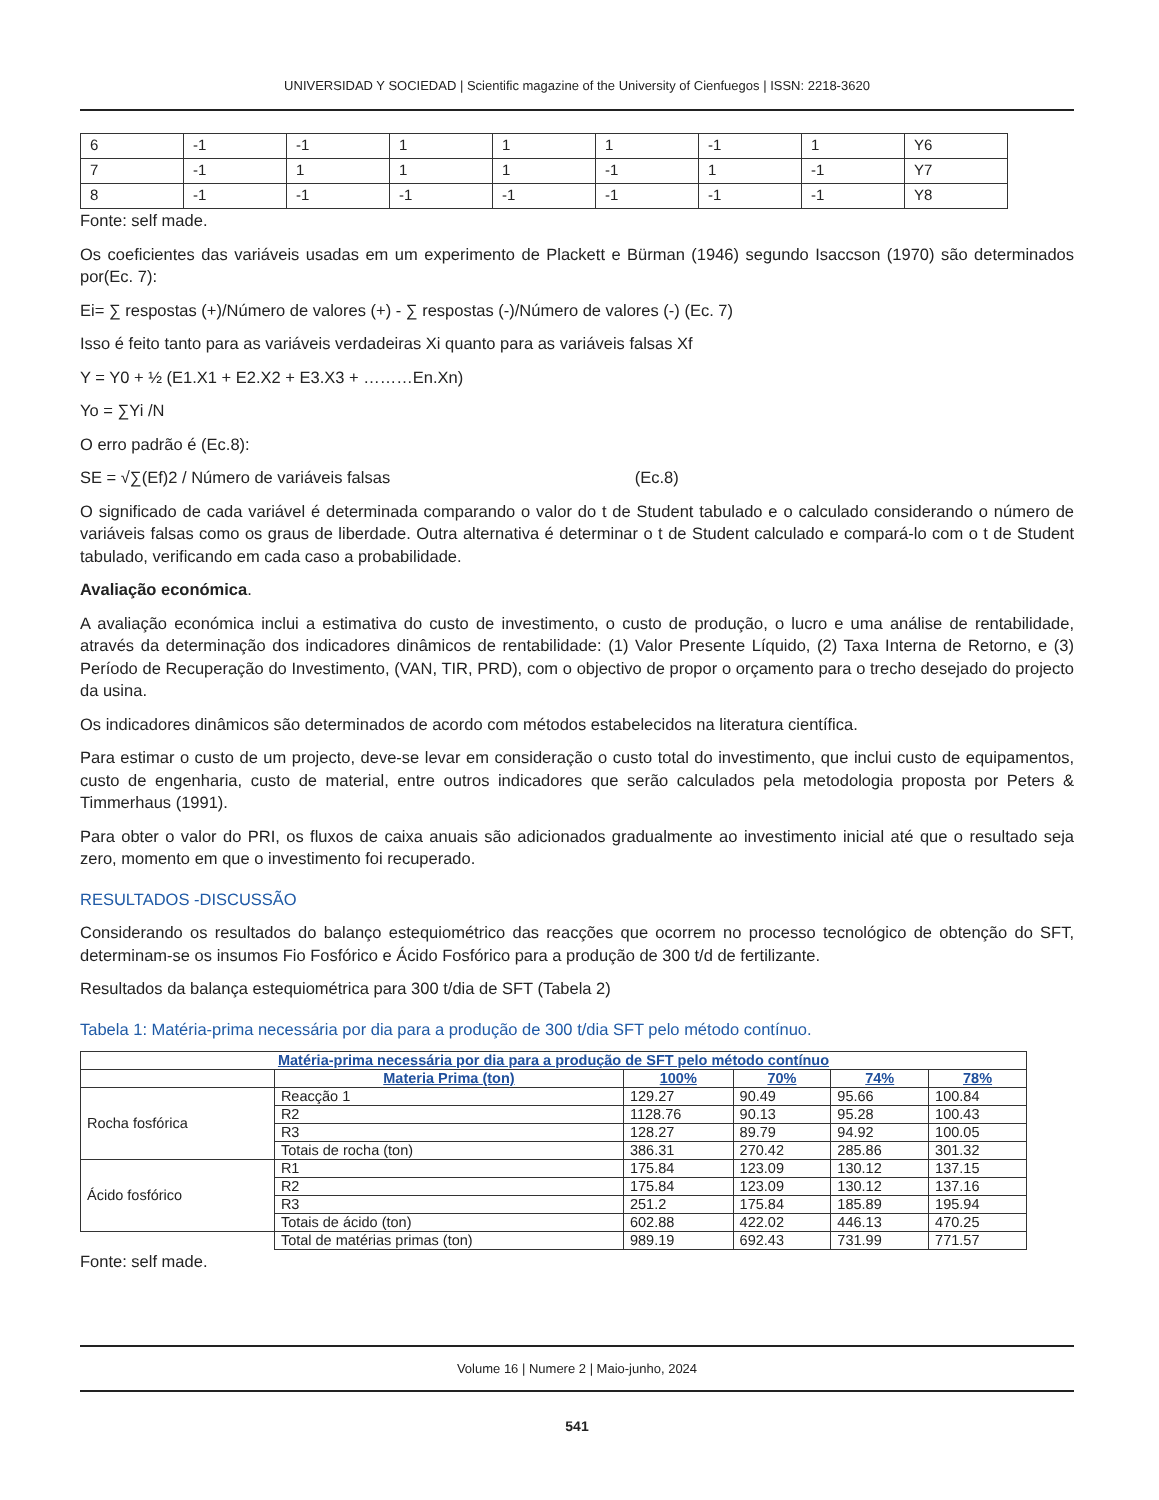UNIVERSIDAD Y SOCIEDAD | Scientific magazine of the University of Cienfuegos | ISSN: 2218-3620
| 6 | -1 | -1 | 1 | 1 | 1 | -1 | 1 | Y6 |
| 7 | -1 | 1 | 1 | 1 | -1 | 1 | -1 | Y7 |
| 8 | -1 | -1 | -1 | -1 | -1 | -1 | -1 | Y8 |
Fonte: self made.
Os coeficientes das variáveis usadas em um experimento de Plackett e Bürman (1946) segundo Isaccson (1970) são determinados por(Ec. 7):
Ei= ∑ respostas (+)/Número de valores (+) - ∑ respostas (-)/Número de valores (-) (Ec. 7)
Isso é feito tanto para as variáveis verdadeiras Xi quanto para as variáveis falsas Xf
Y = Y0 + ½ (E1.X1 + E2.X2 + E3.X3 + ………En.Xn)
Yo = ∑Yi /N
O erro padrão é (Ec.8):
SE = √∑(Ef)2 / Número de variáveis falsas (Ec.8)
O significado de cada variável é determinada comparando o valor do t de Student tabulado e o calculado considerando o número de variáveis falsas como os graus de liberdade. Outra alternativa é determinar o t de Student calculado e compará-lo com o t de Student tabulado, verificando em cada caso a probabilidade.
Avaliação económica.
A avaliação económica inclui a estimativa do custo de investimento, o custo de produção, o lucro e uma análise de rentabilidade, através da determinação dos indicadores dinâmicos de rentabilidade: (1) Valor Presente Líquido, (2) Taxa Interna de Retorno, e (3) Período de Recuperação do Investimento, (VAN, TIR, PRD), com o objectivo de propor o orçamento para o trecho desejado do projecto da usina.
Os indicadores dinâmicos são determinados de acordo com métodos estabelecidos na literatura científica.
Para estimar o custo de um projecto, deve-se levar em consideração o custo total do investimento, que inclui custo de equipamentos, custo de engenharia, custo de material, entre outros indicadores que serão calculados pela metodologia proposta por Peters & Timmerhaus (1991).
Para obter o valor do PRI, os fluxos de caixa anuais são adicionados gradualmente ao investimento inicial até que o resultado seja zero, momento em que o investimento foi recuperado.
RESULTADOS -DISCUSSÃO
Considerando os resultados do balanço estequiométrico das reacções que ocorrem no processo tecnológico de obtenção do SFT, determinam-se os insumos Fio Fosfórico e Ácido Fosfórico para a produção de 300 t/d de fertilizante.
Resultados da balança estequiométrica para 300 t/dia de SFT (Tabela 2)
Tabela 1: Matéria-prima necessária por dia para a produção de 300 t/dia SFT pelo método contínuo.
| Matéria-prima necessária por dia para a produção de SFT pelo método contínuo | | | | | |
| --- | --- | --- | --- | --- | --- |
| | Materia Prima (ton) | 100% | 70% | 74% | 78% |
| Rocha fosfórica | Reacção 1 | 129.27 | 90.49 | 95.66 | 100.84 |
| | R2 | 1128.76 | 90.13 | 95.28 | 100.43 |
| | R3 | 128.27 | 89.79 | 94.92 | 100.05 |
| | Totais de rocha (ton) | 386.31 | 270.42 | 285.86 | 301.32 |
| Ácido fosfórico | R1 | 175.84 | 123.09 | 130.12 | 137.15 |
| | R2 | 175.84 | 123.09 | 130.12 | 137.16 |
| | R3 | 251.2 | 175.84 | 185.89 | 195.94 |
| | Totais de ácido (ton) | 602.88 | 422.02 | 446.13 | 470.25 |
| | Total de matérias primas (ton) | 989.19 | 692.43 | 731.99 | 771.57 |
Fonte: self made.
Volume 16 | Numere 2 | Maio-junho, 2024
541